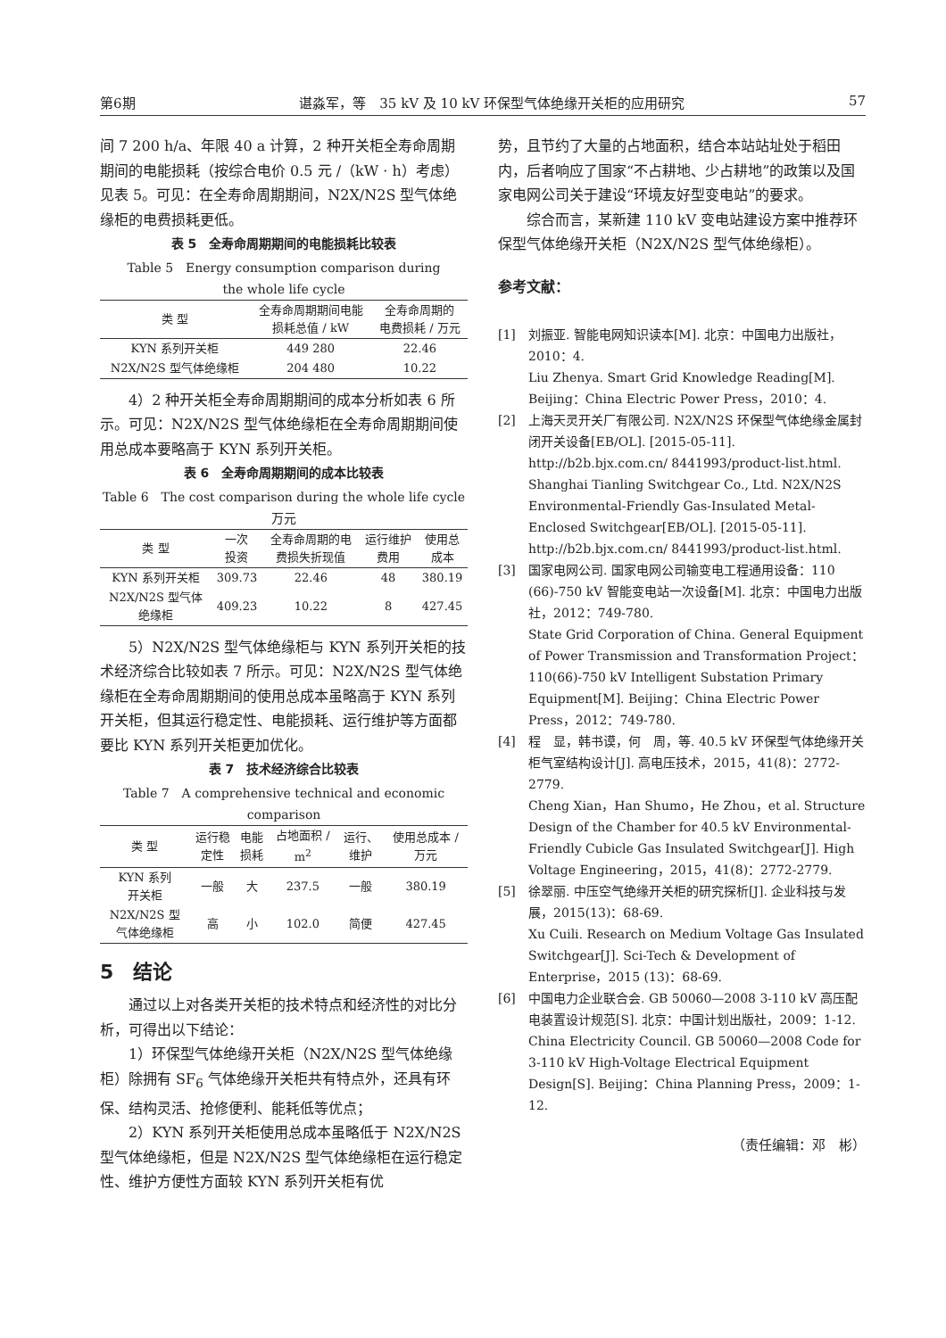第6期 谌淼军，等　35 kV 及 10 kV 环保型气体绝缘开关柜的应用研究 57
间 7 200 h/a、年限 40 a 计算，2 种开关柜全寿命周期期间的电能损耗（按综合电价 0.5 元 /（kW · h）考虑）见表 5。可见：在全寿命周期期间，N2X/N2S 型气体绝缘柜的电费损耗更低。
表 5　全寿命周期期间的电能损耗比较表
Table 5　Energy consumption comparison during
the whole life cycle
| 类 型 | 全寿命周期期间电能 损耗总值 / kW | 全寿命周期的 电费损耗 / 万元 |
| --- | --- | --- |
| KYN 系列开关柜 | 449 280 | 22.46 |
| N2X/N2S 型气体绝缘柜 | 204 480 | 10.22 |
4）2 种开关柜全寿命周期期间的成本分析如表 6 所示。可见：N2X/N2S 型气体绝缘柜在全寿命周期期间使用总成本要略高于 KYN 系列开关柜。
表 6　全寿命周期期间的成本比较表
Table 6　The cost comparison during the whole life cycle　万元
| 类 型 | 一次 投资 | 全寿命周期的电 费损失折现值 | 运行维护 费用 | 使用总 成本 |
| --- | --- | --- | --- | --- |
| KYN 系列开关柜 | 309.73 | 22.46 | 48 | 380.19 |
| N2X/N2S 型气体 绝缘柜 | 409.23 | 10.22 | 8 | 427.45 |
5）N2X/N2S 型气体绝缘柜与 KYN 系列开关柜的技术经济综合比较如表 7 所示。可见：N2X/N2S 型气体绝缘柜在全寿命周期期间的使用总成本虽略高于 KYN 系列开关柜，但其运行稳定性、电能损耗、运行维护等方面都要比 KYN 系列开关柜更加优化。
表 7　技术经济综合比较表
Table 7　A comprehensive technical and economic comparison
| 类 型 | 运行稳 定性 | 电能 损耗 | 占地面积 / m<sup>2</sup> | 运行、 维护 | 使用总成本 / 万元 |
| --- | --- | --- | --- | --- | --- |
| KYN 系列 开关柜 | 一般 | 大 | 237.5 | 一般 | 380.19 |
| N2X/N2S 型 气体绝缘柜 | 高 | 小 | 102.0 | 简便 | 427.45 |
5　结论
通过以上对各类开关柜的技术特点和经济性的对比分析，可得出以下结论：
1）环保型气体绝缘开关柜（N2X/N2S 型气体绝缘柜）除拥有 SF<sub>6</sub> 气体绝缘开关柜共有特点外，还具有环保、结构灵活、抢修便利、能耗低等优点；
2）KYN 系列开关柜使用总成本虽略低于 N2X/N2S 型气体绝缘柜，但是 N2X/N2S 型气体绝缘柜在运行稳定性、维护方便性方面较 KYN 系列开关柜有优
势，且节约了大量的占地面积，结合本站站址处于稻田内，后者响应了国家“不占耕地、少占耕地”的政策以及国家电网公司关于建设“环境友好型变电站”的要求。
综合而言，某新建 110 kV 变电站建设方案中推荐环保型气体绝缘开关柜（N2X/N2S 型气体绝缘柜）。
参考文献：
[1] 刘振亚. 智能电网知识读本[M]. 北京：中国电力出版社，2010：4.
Liu Zhenya. Smart Grid Knowledge Reading[M]. Beijing：China Electric Power Press，2010：4.
[2] 上海天灵开关厂有限公司. N2X/N2S 环保型气体绝缘金属封闭开关设备[EB/OL]. [2015-05-11]. http://b2b.bjx.com.cn/ 8441993/product-list.html.
Shanghai Tianling Switchgear Co., Ltd. N2X/N2S Environmental-Friendly Gas-Insulated Metal-Enclosed Switchgear[EB/OL]. [2015-05-11]. http://b2b.bjx.com.cn/ 8441993/product-list.html.
[3] 国家电网公司. 国家电网公司输变电工程通用设备：110 (66)-750 kV 智能变电站一次设备[M]. 北京：中国电力出版社，2012：749-780.
State Grid Corporation of China. General Equipment of Power Transmission and Transformation Project：110(66)-750 kV Intelligent Substation Primary Equipment[M]. Beijing：China Electric Power Press，2012：749-780.
[4] 程　显，韩书谟，何　周，等. 40.5 kV 环保型气体绝缘开关柜气室结构设计[J]. 高电压技术，2015，41(8)：2772-2779.
Cheng Xian，Han Shumo，He Zhou，et al. Structure Design of the Chamber for 40.5 kV Environmental-Friendly Cubicle Gas Insulated Switchgear[J]. High Voltage Engineering，2015，41(8)：2772-2779.
[5] 徐翠丽. 中压空气绝缘开关柜的研究探析[J]. 企业科技与发展，2015(13)：68-69.
Xu Cuili. Research on Medium Voltage Gas Insulated Switchgear[J]. Sci-Tech & Development of Enterprise，2015 (13)：68-69.
[6] 中国电力企业联合会. GB 50060—2008 3-110 kV 高压配电装置设计规范[S]. 北京：中国计划出版社，2009：1-12.
China Electricity Council. GB 50060—2008 Code for 3-110 kV High-Voltage Electrical Equipment Design[S]. Beijing：China Planning Press，2009：1-12.
（责任编辑：邓　彬）